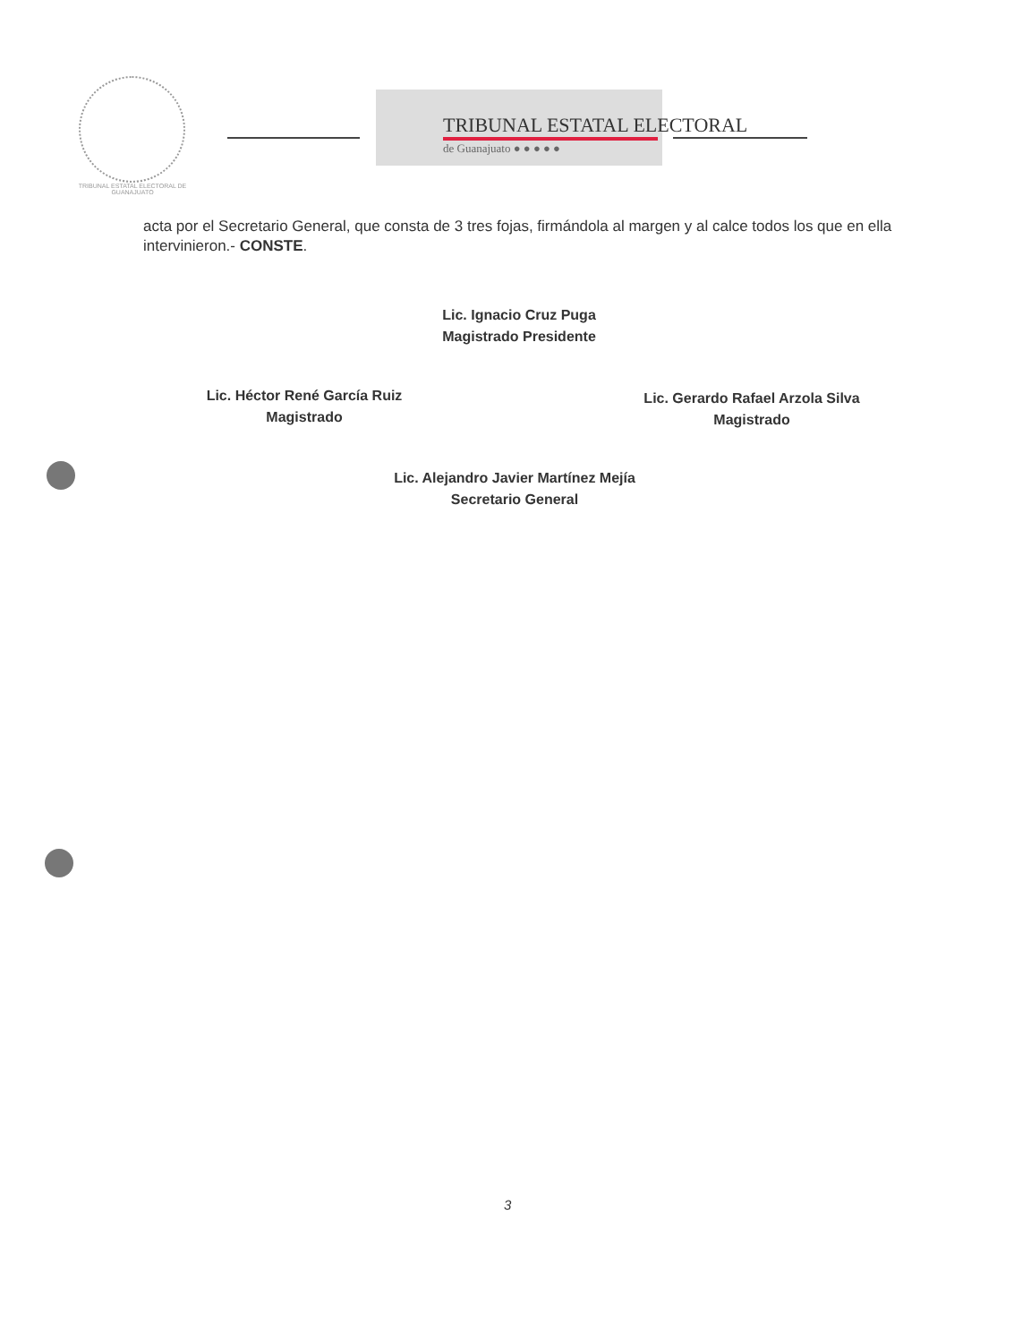TRIBUNAL ESTATAL ELECTORAL DE GUANAJUATO
TRIBUNAL ESTATAL ELECTORAL
de Guanajuato ● ● ● ● ●
acta por el Secretario General, que consta de 3 tres fojas, firmándola al margen y al calce todos los que en ella intervinieron.- CONSTE.
Lic. Ignacio Cruz Puga
Magistrado Presidente
Lic. Héctor René García Ruiz
Magistrado
Lic. Gerardo Rafael Arzola Silva
Magistrado
Lic. Alejandro Javier Martínez Mejía
Secretario General
3